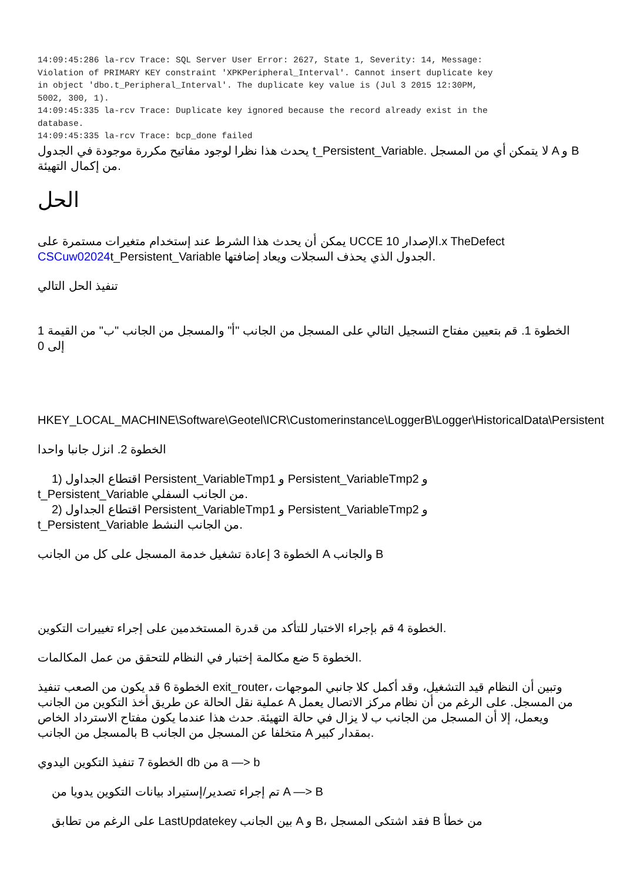14:09:45:286 la-rcv Trace: SQL Server User Error: 2627, State 1, Severity: 14, Message:
Violation of PRIMARY KEY constraint 'XPKPeripheral_Interval'. Cannot insert duplicate key
in object 'dbo.t_Peripheral_Interval'. The duplicate key value is (Jul 3 2015 12:30PM,
5002, 300, 1).
14:09:45:335 la-rcv Trace: Duplicate key ignored because the record already exist in the
database.
14:09:45:335 la-rcv Trace: bcp_done failed
يحدث هذا نظرا لوجود مفاتيح مكررة موجودة في الجدول t_Persistent_Variable. لا يتمكن أي من المسجل A و B من إكمال التهيئة.
الحل
يمكن أن يحدث هذا الشرط عند إستخدام متغيرات مستمرة على UCCE الإصدار 10.x TheDefect CSCuw02024t_Persistent_Variable الجدول الذي يحذف السجلات ويعاد إضافتها.
تنفيذ الحل التالي
الخطوة 1. قم بتعيين مفتاح التسجيل التالي على المسجل من الجانب "أ" والمسجل من الجانب "ب" من القيمة 1 إلى 0
HKEY_LOCAL_MACHINE\Software\Geotel\ICR\Customerinstance\LoggerB\Logger\HistoricalData\Persistent
الخطوة 2. انزل جانبا واحدا
1) اقتطاع الجداول Persistent_VariableTmp1 و Persistent_VariableTmp2 و
t_Persistent_Variable من الجانب السفلي.
2) اقتطاع الجداول Persistent_VariableTmp1 و Persistent_VariableTmp2 و
t_Persistent_Variable من الجانب النشط.
الخطوة 3 إعادة تشغيل خدمة المسجل على كل من الجانب A والجانب B
الخطوة 4 قم بإجراء الاختبار للتأكد من قدرة المستخدمين على إجراء تغييرات التكوين.
الخطوة 5 ضع مكالمة إختبار في النظام للتحقق من عمل المكالمات.
الخطوة 6 قد يكون من الصعب تنفيذ exit_router، وتبين أن النظام قيد التشغيل، وقد أكمل كلا جانبي الموجهات عملية نقل الحالة عن طريق أخذ التكوين من الجانب A من المسجل. على الرغم من أن نظام مركز الاتصال يعمل ويعمل، إلا أن المسجل من الجانب ب لا يزال في حالة التهيئة. حدث هذا عندما يكون مفتاح الاسترداد الخاص بالمسجل من الجانب B متخلفا عن المسجل من الجانب A بمقدار كبير.
الخطوة 7 تنفيذ التكوين اليدوي db من a —> b
تم إجراء تصدير/إستيراد بيانات التكوين يدويا من A —> B
على الرغم من تطابق LastUpdatekey بين الجانب A و B، فقد اشتكى المسجل B من خطأ